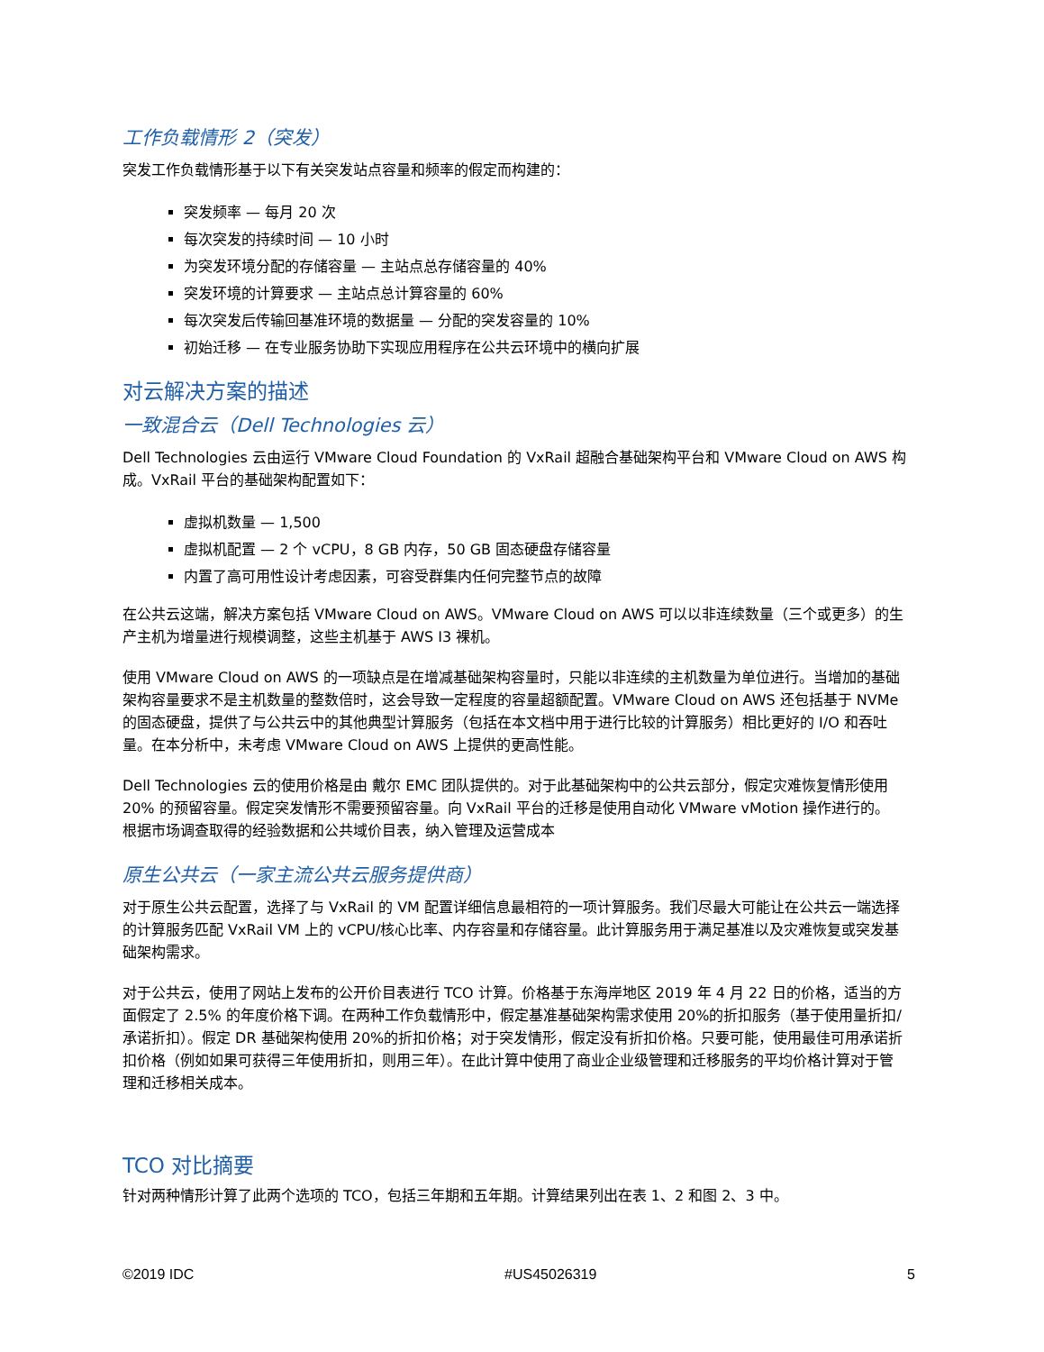工作负载情形 2（突发）
突发工作负载情形基于以下有关突发站点容量和频率的假定而构建的：
突发频率 — 每月 20 次
每次突发的持续时间 — 10 小时
为突发环境分配的存储容量 — 主站点总存储容量的 40%
突发环境的计算要求 — 主站点总计算容量的 60%
每次突发后传输回基准环境的数据量 — 分配的突发容量的 10%
初始迁移 — 在专业服务协助下实现应用程序在公共云环境中的横向扩展
对云解决方案的描述
一致混合云（Dell Technologies 云）
Dell Technologies 云由运行 VMware Cloud Foundation 的 VxRail 超融合基础架构平台和 VMware Cloud on AWS 构成。VxRail 平台的基础架构配置如下：
虚拟机数量 — 1,500
虚拟机配置 — 2 个 vCPU，8 GB 内存，50 GB 固态硬盘存储容量
内置了高可用性设计考虑因素，可容受群集内任何完整节点的故障
在公共云这端，解决方案包括 VMware Cloud on AWS。VMware Cloud on AWS 可以以非连续数量（三个或更多）的生产主机为增量进行规模调整，这些主机基于 AWS I3 裸机。
使用 VMware Cloud on AWS 的一项缺点是在增减基础架构容量时，只能以非连续的主机数量为单位进行。当增加的基础架构容量要求不是主机数量的整数倍时，这会导致一定程度的容量超额配置。VMware Cloud on AWS 还包括基于 NVMe 的固态硬盘，提供了与公共云中的其他典型计算服务（包括在本文档中用于进行比较的计算服务）相比更好的 I/O 和吞吐量。在本分析中，未考虑 VMware Cloud on AWS 上提供的更高性能。
Dell Technologies 云的使用价格是由 戴尔 EMC 团队提供的。对于此基础架构中的公共云部分，假定灾难恢复情形使用 20% 的预留容量。假定突发情形不需要预留容量。向 VxRail 平台的迁移是使用自动化 VMware vMotion 操作进行的。 根据市场调查取得的经验数据和公共域价目表，纳入管理及运营成本
原生公共云（一家主流公共云服务提供商）
对于原生公共云配置，选择了与 VxRail 的 VM 配置详细信息最相符的一项计算服务。我们尽最大可能让在公共云一端选择的计算服务匹配 VxRail VM 上的 vCPU/核心比率、内存容量和存储容量。此计算服务用于满足基准以及灾难恢复或突发基础架构需求。
对于公共云，使用了网站上发布的公开价目表进行 TCO 计算。价格基于东海岸地区 2019 年 4 月 22 日的价格，适当的方面假定了 2.5% 的年度价格下调。在两种工作负载情形中，假定基准基础架构需求使用 20%的折扣服务（基于使用量折扣/承诺折扣）。假定 DR 基础架构使用 20%的折扣价格；对于突发情形，假定没有折扣价格。只要可能，使用最佳可用承诺折扣价格（例如如果可获得三年使用折扣，则用三年）。在此计算中使用了商业企业级管理和迁移服务的平均价格计算对于管理和迁移相关成本。
TCO 对比摘要
针对两种情形计算了此两个选项的 TCO，包括三年期和五年期。计算结果列出在表 1、2 和图 2、3 中。
©2019 IDC #US45026319 5